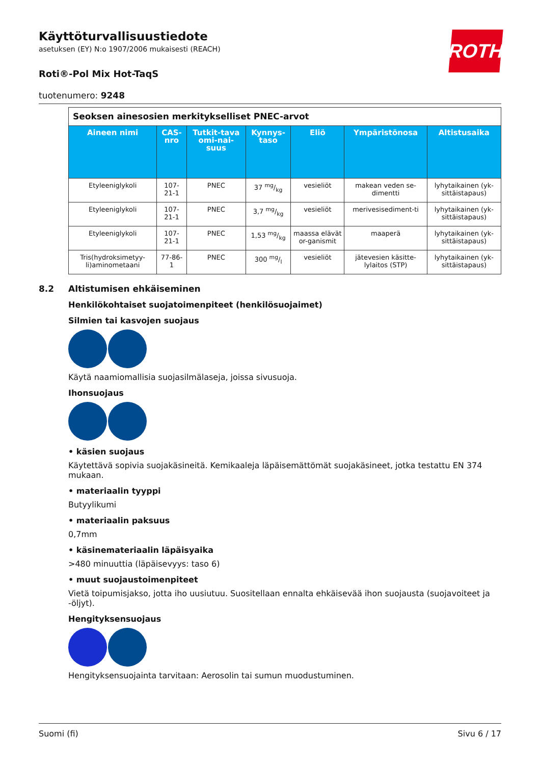ROTH
Käyttöturvallisuustiedote
asetuksen (EY) N:o 1907/2006 mukaisesti (REACH)
Roti®-Pol Mix Hot-TaqS
tuotenumero: 9248
| Seoksen ainesosien merkitykselliset PNEC-arvot | | | | | | |
| Aineen nimi | CAS-nro | Tutkit-tava omi-nai-suus | Kynnys-taso | Eliö | Ympäristönosa | Altistusaika |
| Etyleeniglykoli | 107-21-1 | PNEC | 37 mg/kg | vesieliöt | makean veden se-dimentti | lyhytaikainen (yk-sittäistapaus) |
| Etyleeniglykoli | 107-21-1 | PNEC | 3,7 mg/kg | vesieliöt | merivesisediment-ti | lyhytaikainen (yk-sittäistapaus) |
| Etyleeniglykoli | 107-21-1 | PNEC | 1,53 mg/kg | maassa elävät or-ganismit | maaperä | lyhytaikainen (yk-sittäistapaus) |
| Tris(hydroksimetyy-li)aminometaani | 77-86-1 | PNEC | 300 mg/l | vesieliöt | jätevesien käsitte-lylaitos (STP) | lyhytaikainen (yk-sittäistapaus) |
8.2 Altistumisen ehkäiseminen
Henkilökohtaiset suojatoimenpiteet (henkilösuojaimet)
Silmien tai kasvojen suojaus
Käytä naamiomallisia suojasilmälaseja, joissa sivusuoja.
Ihonsuojaus
• käsien suojaus
Käytettävä sopivia suojakäsineitä. Kemikaaleja läpäisemättömät suojakäsineet, jotka testattu EN 374 mukaan.
• materiaalin tyyppi
Butyylikumi
• materiaalin paksuus
0,7mm
• käsinemateriaalin läpäisyaika
>480 minuuttia (läpäisevyys: taso 6)
• muut suojaustoimenpiteet
Vietä toipumisjakso, jotta iho uusiutuu. Suositellaan ennalta ehkäisevää ihon suojausta (suojavoiteet ja -öljyt).
Hengityksensuojaus
Hengityksensuojainta tarvitaan: Aerosolin tai sumun muodustuminen.
Suomi (fi) Sivu 6 / 17